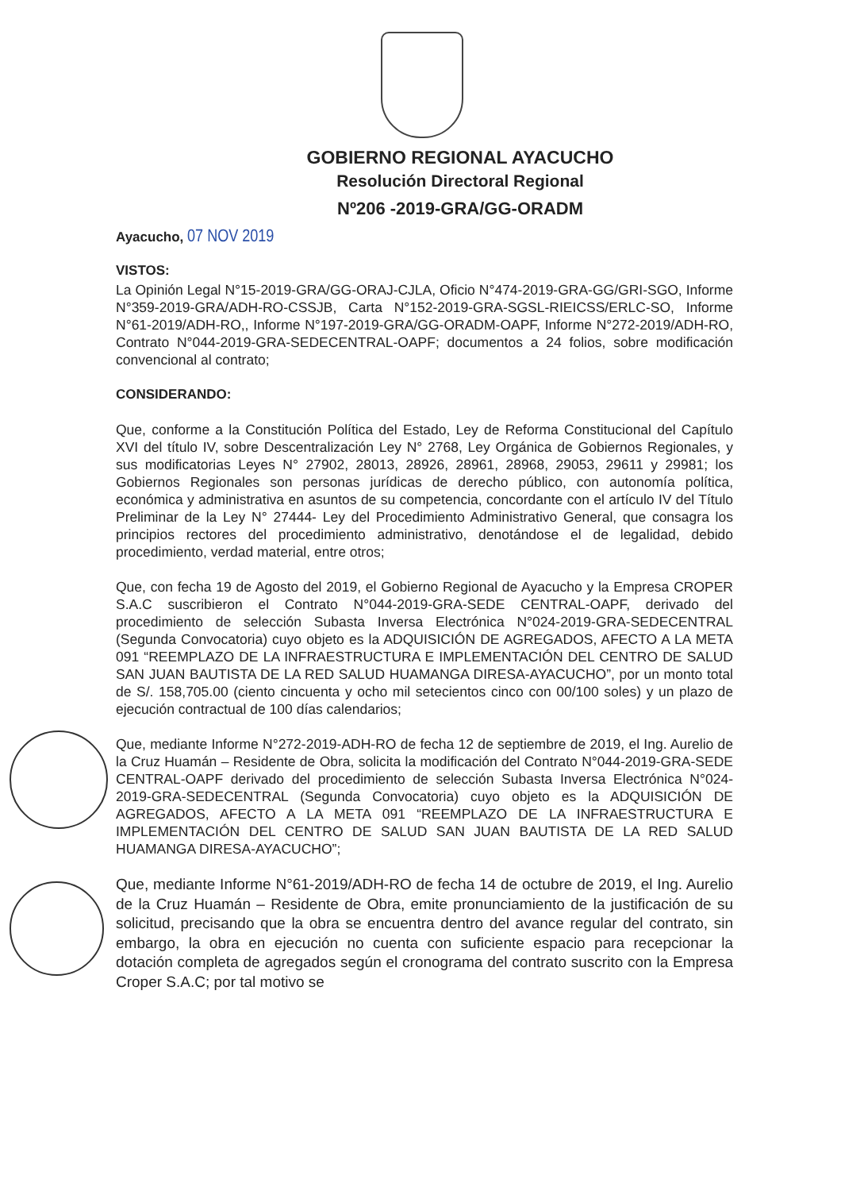GOBIERNO REGIONAL AYACUCHO
Resolución Directoral Regional
Nº206 -2019-GRA/GG-ORADM
Ayacucho, 07 NOV 2019
VISTOS:
La Opinión Legal N°15-2019-GRA/GG-ORAJ-CJLA, Oficio N°474-2019-GRA-GG/GRI-SGO, Informe N°359-2019-GRA/ADH-RO-CSSJB, Carta N°152-2019-GRA-SGSL-RIEICSS/ERLC-SO, Informe N°61-2019/ADH-RO,, Informe N°197-2019-GRA/GG-ORADM-OAPF, Informe N°272-2019/ADH-RO, Contrato N°044-2019-GRA-SEDECENTRAL-OAPF; documentos a 24 folios, sobre modificación convencional al contrato;
CONSIDERANDO:
Que, conforme a la Constitución Política del Estado, Ley de Reforma Constitucional del Capítulo XVI del título IV, sobre Descentralización Ley N° 2768, Ley Orgánica de Gobiernos Regionales, y sus modificatorias Leyes N° 27902, 28013, 28926, 28961, 28968, 29053, 29611 y 29981; los Gobiernos Regionales son personas jurídicas de derecho público, con autonomía política, económica y administrativa en asuntos de su competencia, concordante con el artículo IV del Título Preliminar de la Ley N° 27444- Ley del Procedimiento Administrativo General, que consagra los principios rectores del procedimiento administrativo, denotándose el de legalidad, debido procedimiento, verdad material, entre otros;
Que, con fecha 19 de Agosto del 2019, el Gobierno Regional de Ayacucho y la Empresa CROPER S.A.C suscribieron el Contrato N°044-2019-GRA-SEDE CENTRAL-OAPF, derivado del procedimiento de selección Subasta Inversa Electrónica N°024-2019-GRA-SEDECENTRAL (Segunda Convocatoria) cuyo objeto es la ADQUISICIÓN DE AGREGADOS, AFECTO A LA META 091 “REEMPLAZO DE LA INFRAESTRUCTURA E IMPLEMENTACIÓN DEL CENTRO DE SALUD SAN JUAN BAUTISTA DE LA RED SALUD HUAMANGA DIRESA-AYACUCHO”, por un monto total de S/. 158,705.00 (ciento cincuenta y ocho mil setecientos cinco con 00/100 soles) y un plazo de ejecución contractual de 100 días calendarios;
Que, mediante Informe N°272-2019-ADH-RO de fecha 12 de septiembre de 2019, el Ing. Aurelio de la Cruz Huamán – Residente de Obra, solicita la modificación del Contrato N°044-2019-GRA-SEDE CENTRAL-OAPF derivado del procedimiento de selección Subasta Inversa Electrónica N°024-2019-GRA-SEDECENTRAL (Segunda Convocatoria) cuyo objeto es la ADQUISICIÓN DE AGREGADOS, AFECTO A LA META 091 “REEMPLAZO DE LA INFRAESTRUCTURA E IMPLEMENTACIÓN DEL CENTRO DE SALUD SAN JUAN BAUTISTA DE LA RED SALUD HUAMANGA DIRESA-AYACUCHO”;
Que, mediante Informe N°61-2019/ADH-RO de fecha 14 de octubre de 2019, el Ing. Aurelio de la Cruz Huamán – Residente de Obra, emite pronunciamiento de la justificación de su solicitud, precisando que la obra se encuentra dentro del avance regular del contrato, sin embargo, la obra en ejecución no cuenta con suficiente espacio para recepcionar la dotación completa de agregados según el cronograma del contrato suscrito con la Empresa Croper S.A.C; por tal motivo se